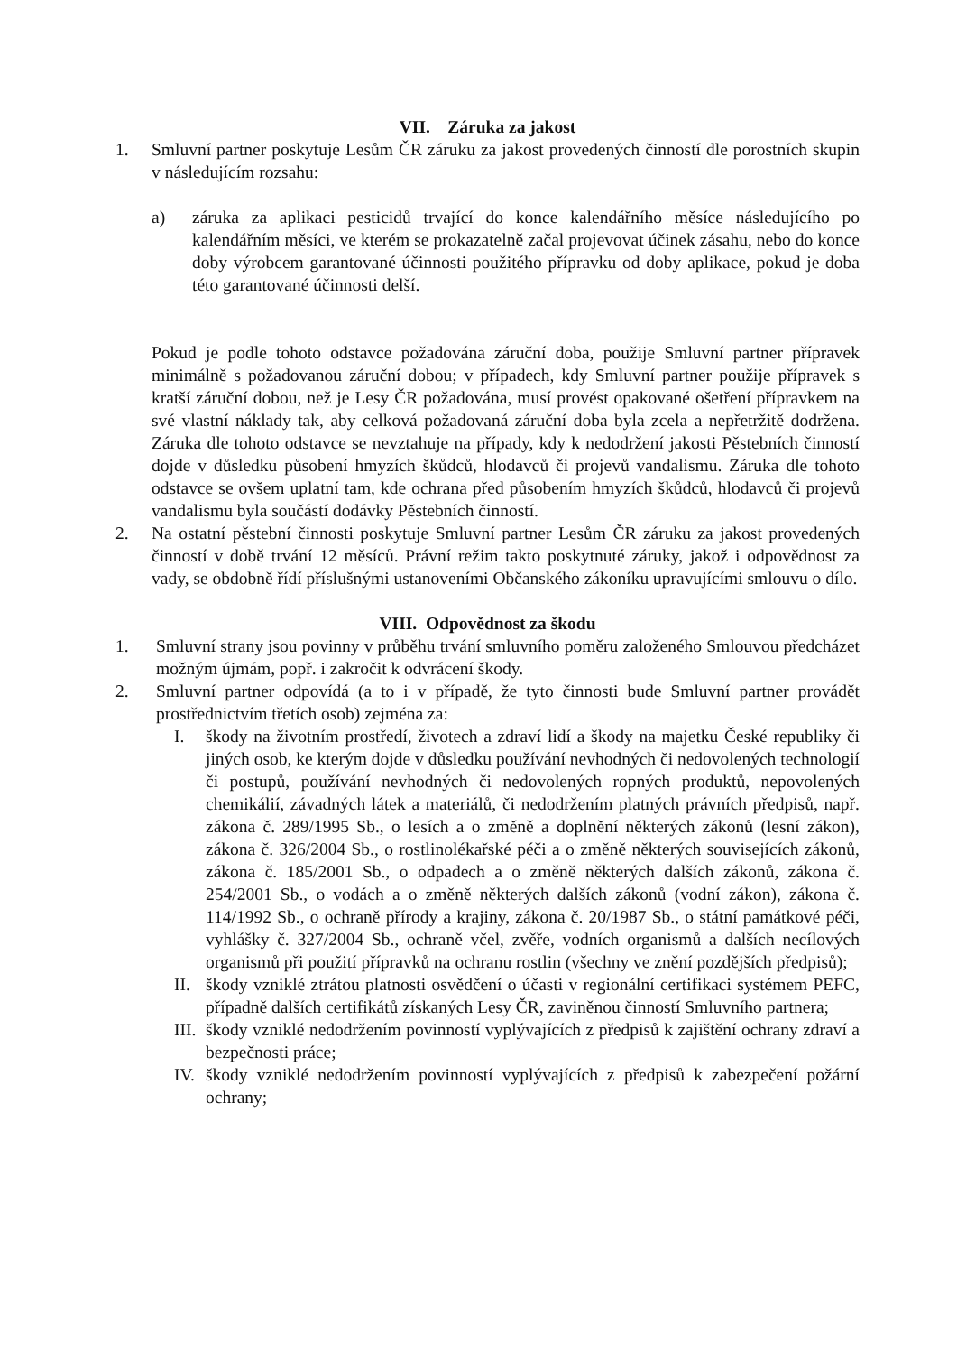VII. Záruka za jakost
1. Smluvní partner poskytuje Lesům ČR záruku za jakost provedených činností dle porostních skupin v následujícím rozsahu:
a) záruka za aplikaci pesticidů trvající do konce kalendářního měsíce následujícího po kalendářním měsíci, ve kterém se prokazatelně začal projevovat účinek zásahu, nebo do konce doby výrobcem garantované účinnosti použitého přípravku od doby aplikace, pokud je doba této garantované účinnosti delší.
Pokud je podle tohoto odstavce požadována záruční doba, použije Smluvní partner přípravek minimálně s požadovanou záruční dobou; v případech, kdy Smluvní partner použije přípravek s kratší záruční dobou, než je Lesy ČR požadována, musí provést opakované ošetření přípravkem na své vlastní náklady tak, aby celková požadovaná záruční doba byla zcela a nepřetržitě dodržena. Záruka dle tohoto odstavce se nevztahuje na případy, kdy k nedodržení jakosti Pěstebních činností dojde v důsledku působení hmyzích škůdců, hlodavců či projevů vandalismu. Záruka dle tohoto odstavce se ovšem uplatní tam, kde ochrana před působením hmyzích škůdců, hlodavců či projevů vandalismu byla součástí dodávky Pěstebních činností.
2. Na ostatní pěstební činnosti poskytuje Smluvní partner Lesům ČR záruku za jakost provedených činností v době trvání 12 měsíců. Právní režim takto poskytnuté záruky, jakož i odpovědnost za vady, se obdobně řídí příslušnými ustanoveními Občanského zákoníku upravujícími smlouvu o dílo.
VIII. Odpovědnost za škodu
1. Smluvní strany jsou povinny v průběhu trvání smluvního poměru založeného Smlouvou předcházet možným újmám, popř. i zakročit k odvrácení škody.
2. Smluvní partner odpovídá (a to i v případě, že tyto činnosti bude Smluvní partner provádět prostřednictvím třetích osob) zejména za:
I. škody na životním prostředí, životech a zdraví lidí a škody na majetku České republiky či jiných osob, ke kterým dojde v důsledku používání nevhodných či nedovolených technologií či postupů, používání nevhodných či nedovolených ropných produktů, nepovolených chemikálií, závadných látek a materiálů, či nedodržením platných právních předpisů, např. zákona č. 289/1995 Sb., o lesích a o změně a doplnění některých zákonů (lesní zákon), zákona č. 326/2004 Sb., o rostlinolékařské péči a o změně některých souvisejících zákonů, zákona č. 185/2001 Sb., o odpadech a o změně některých dalších zákonů, zákona č. 254/2001 Sb., o vodách a o změně některých dalších zákonů (vodní zákon), zákona č. 114/1992 Sb., o ochraně přírody a krajiny, zákona č. 20/1987 Sb., o státní památkové péči, vyhlášky č. 327/2004 Sb., ochraně včel, zvěře, vodních organismů a dalších necílových organismů při použití přípravků na ochranu rostlin (všechny ve znění pozdějších předpisů);
II.
škody vzniklé ztrátou platnosti osvědčení o účasti v regionální certifikaci systémem PEFC, případně dalších certifikátů získaných Lesy ČR, zaviněnou činností Smluvního partnera;
III.
škody vzniklé nedodržením povinností vyplývajících z předpisů k zajištění ochrany zdraví a bezpečnosti práce;
IV.
škody vzniklé nedodržením povinností vyplývajících z předpisů k zabezpečení požární ochrany;